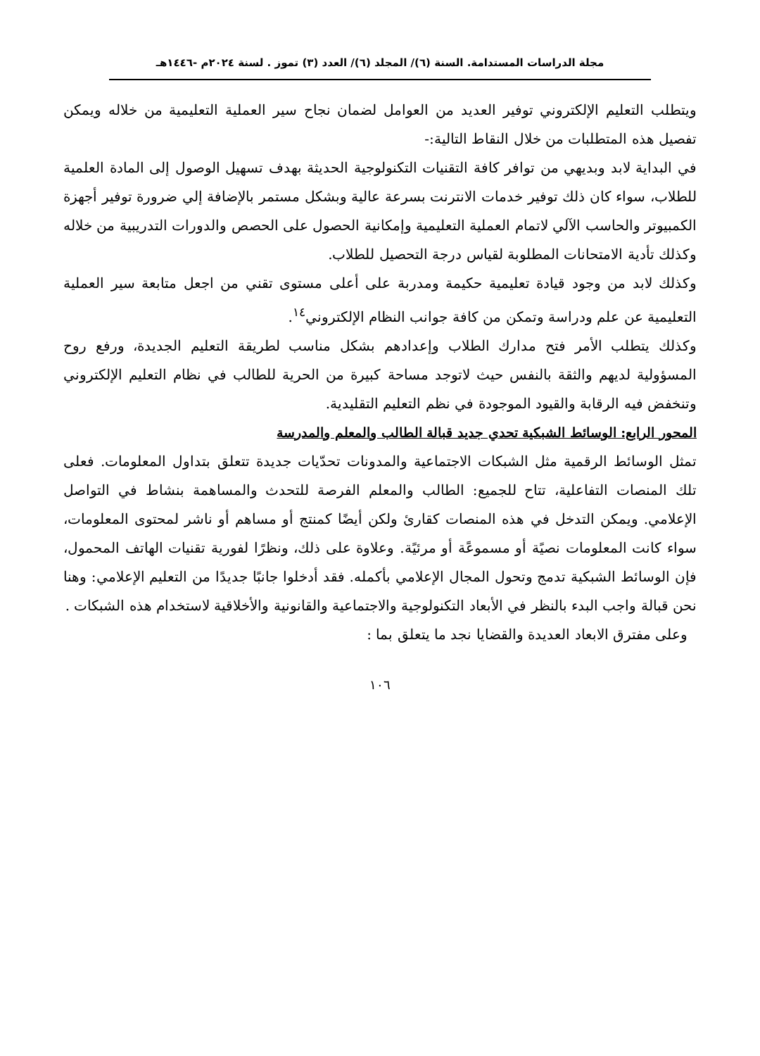مجلة الدراسات المستدامة. السنة (٦)/ المجلد (٦)/ العدد (٣) تموز . لسنة ٢٠٢٤م -١٤٤٦هـ
ويتطلب التعليم الإلكتروني توفير العديد من العوامل لضمان نجاح سير العملية التعليمية من خلاله ويمكن تفصيل هذه المتطلبات من خلال النقاط التالية:-
في البداية لابد وبديهي من توافر كافة التقنيات التكنولوجية الحديثة بهدف تسهيل الوصول إلى المادة العلمية للطلاب، سواء كان ذلك توفير خدمات الانترنت بسرعة عالية وبشكل مستمر بالإضافة إلي ضرورة توفير أجهزة الكمبيوتر والحاسب الآلي لاتمام العملية التعليمية وإمكانية الحصول على الحصص والدورات التدريبية من خلاله وكذلك تأدية الامتحانات المطلوبة لقياس درجة التحصيل للطلاب.
وكذلك لابد من وجود قيادة تعليمية حكيمة ومدربة على أعلى مستوى تقني من اجعل متابعة سير العملية التعليمية عن علم ودراسة وتمكن من كافة جوانب النظام الإلكتروني<sup>١٤</sup>.
وكذلك يتطلب الأمر فتح مدارك الطلاب وإعدادهم بشكل مناسب لطريقة التعليم الجديدة، ورفع روح المسؤولية لديهم والثقة بالنفس حيث لاتوجد مساحة كبيرة من الحرية للطالب في نظام التعليم الإلكتروني وتنخفض فيه الرقابة والقيود الموجودة في نظم التعليم التقليدية.
المحور الرابع: الوسائط الشبكية تحدي جديد قبالة الطالب والمعلم والمدرسة
تمثل الوسائط الرقمية مثل الشبكات الاجتماعية والمدونات تحدّيات جديدة تتعلق بتداول المعلومات. فعلى تلك المنصات التفاعلية، تتاح للجميع: الطالب والمعلم الفرصة للتحدث والمساهمة بنشاط في التواصل الإعلامي. ويمكن التدخل في هذه المنصات كقارئ ولكن أيضًا كمنتج أو مساهم أو ناشر لمحتوى المعلومات، سواء كانت المعلومات نصيًة أو مسموعًة أو مرئيًة. وعلاوة على ذلك، ونظرًا لفورية تقنيات الهاتف المحمول، فإن الوسائط الشبكية تدمج وتحول المجال الإعلامي بأكمله. فقد أدخلوا جانبًا جديدًا من التعليم الإعلامي: وهنا نحن قبالة واجب البدء بالنظر في الأبعاد التكنولوجية والاجتماعية والقانونية والأخلاقية لاستخدام هذه الشبكات .
وعلى مفترق الابعاد العديدة والقضايا نجد ما يتعلق بما :
١٠٦